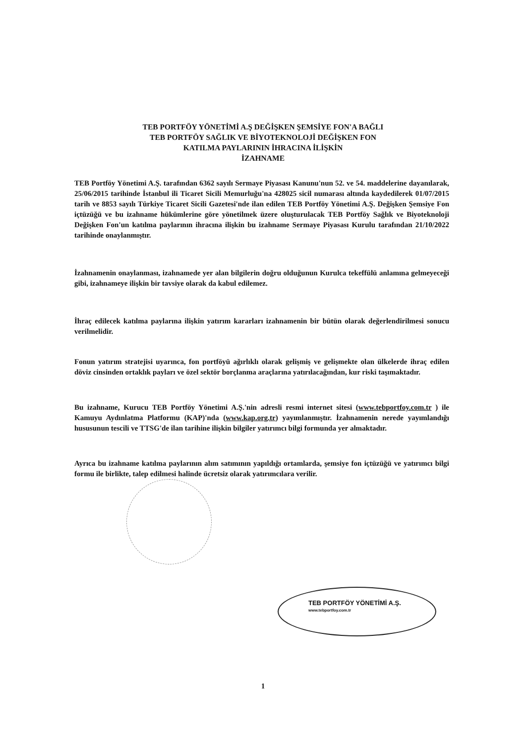TEB PORTFÖY YÖNETİMİ A.Ş DEĞİŞKEN ŞEMSİYE FON'A BAĞLI
TEB PORTFÖY SAĞLIK VE BİYOTEKNOLOJİ DEĞİŞKEN FON
KATILMA PAYLARININ İHRACINA İLİŞKİN
İZAHNAME
TEB Portföy Yönetimi A.Ş. tarafından 6362 sayılı Sermaye Piyasası Kanunu'nun 52. ve 54. maddelerine dayanılarak, 25/06/2015 tarihinde İstanbul ili Ticaret Sicili Memurluğu'na 428025 sicil numarası altında kaydedilerek 01/07/2015 tarih ve 8853 sayılı Türkiye Ticaret Sicili Gazetesi'nde ilan edilen TEB Portföy Yönetimi A.Ş. Değişken Şemsiye Fon içtüzüğü ve bu izahname hükümlerine göre yönetilmek üzere oluşturulacak TEB Portföy Sağlık ve Biyoteknoloji Değişken Fon'un katılma paylarının ihracına ilişkin bu izahname Sermaye Piyasası Kurulu tarafından 21/10/2022 tarihinde onaylanmıştır.
İzahnamenin onaylanması, izahnamede yer alan bilgilerin doğru olduğunun Kurulca tekeffülü anlamına gelmeyeceği gibi, izahnameye ilişkin bir tavsiye olarak da kabul edilemez.
İhraç edilecek katılma paylarına ilişkin yatırım kararları izahnamenin bir bütün olarak değerlendirilmesi sonucu verilmelidir.
Fonun yatırım stratejisi uyarınca, fon portföyü ağırlıklı olarak gelişmiş ve gelişmekte olan ülkelerde ihraç edilen döviz cinsinden ortaklık payları ve özel sektör borçlanma araçlarına yatırılacağından, kur riski taşımaktadır.
Bu izahname, Kurucu TEB Portföy Yönetimi A.Ş.'nin adresli resmi internet sitesi (www.tebportfoy.com.tr ) ile Kamuyu Aydınlatma Platformu (KAP)'nda (www.kap.org.tr) yayımlanmıştır. İzahnamenin nerede yayımlandığı hususunun tescili ve TTSG'de ilan tarihine ilişkin bilgiler yatırımcı bilgi formunda yer almaktadır.
Ayrıca bu izahname katılma paylarının alım satımının yapıldığı ortamlarda, şemsiye fon içtüzüğü ve yatırımcı bilgi formu ile birlikte, talep edilmesi halinde ücretsiz olarak yatırımcılara verilir.
TEB PORTFÖY YÖNETİMİ A.Ş.
www.tebportfoy.com.tr
1